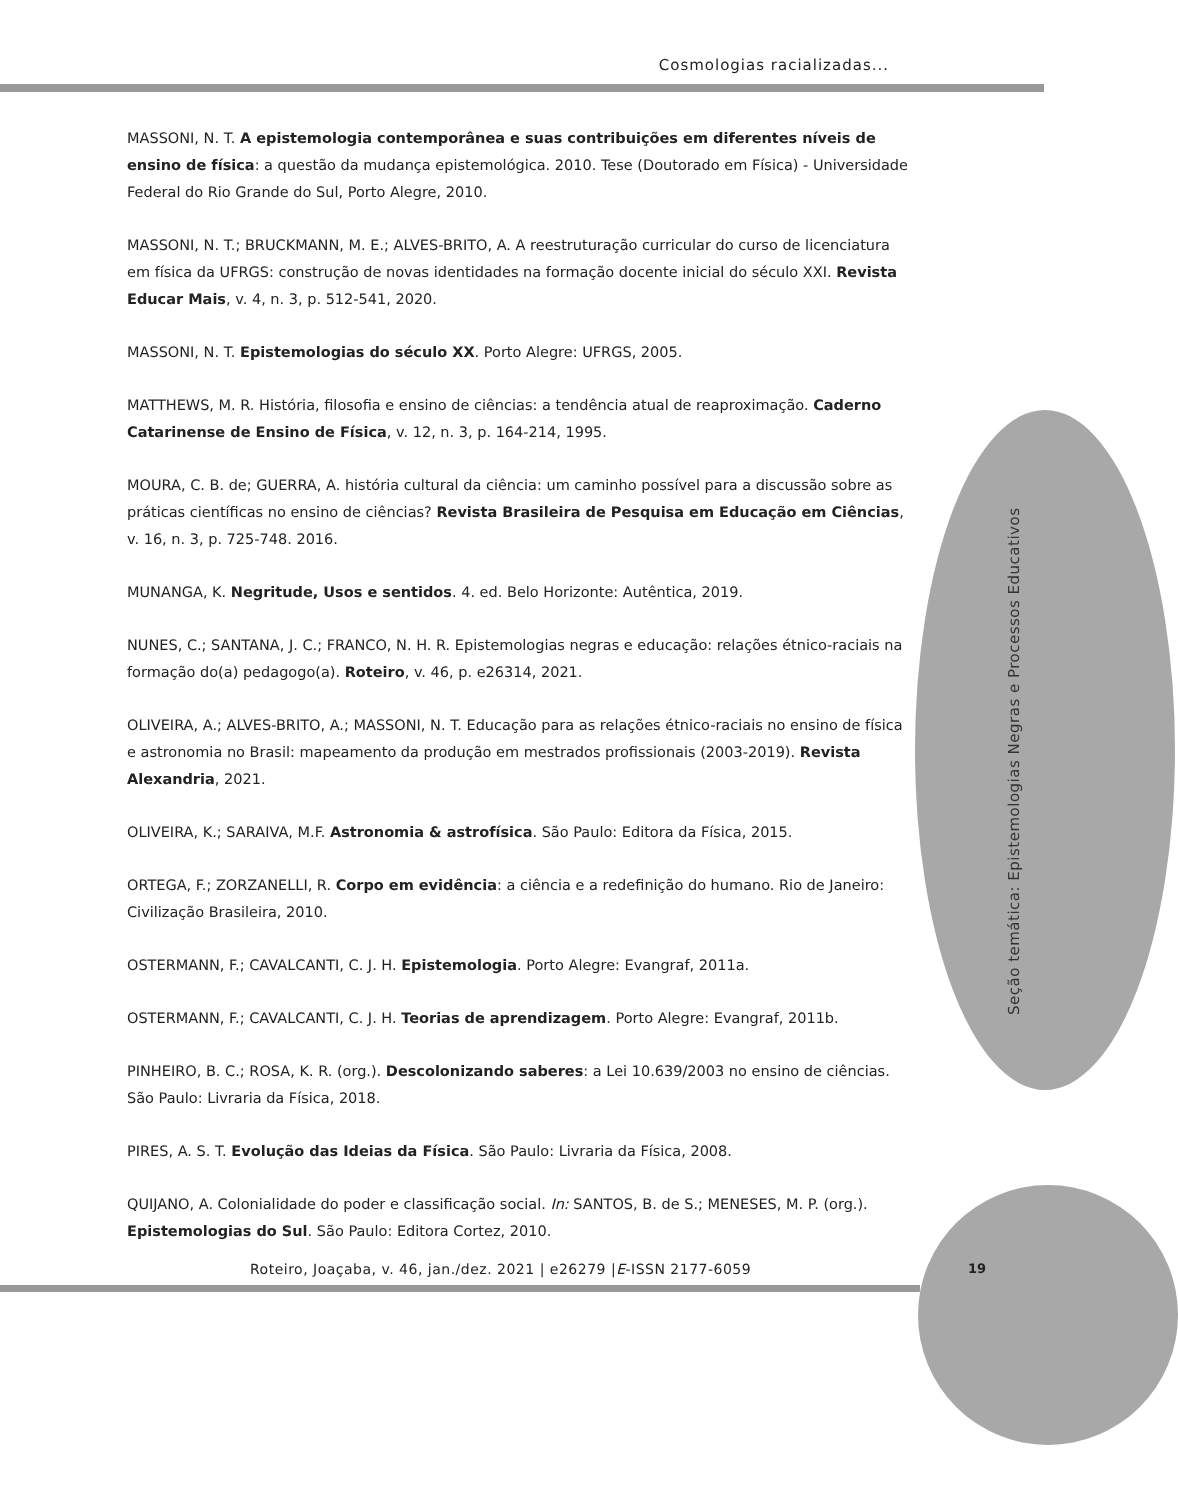Cosmologias racializadas...
Seção temática: Epistemologias Negras e Processos Educativos
MASSONI, N. T. A epistemologia contemporânea e suas contribuições em diferentes níveis de ensino de física: a questão da mudança epistemológica. 2010. Tese (Doutorado em Física) - Universidade Federal do Rio Grande do Sul, Porto Alegre, 2010.
MASSONI, N. T.; BRUCKMANN, M. E.; ALVES-BRITO, A. A reestruturação curricular do curso de licenciatura em física da UFRGS: construção de novas identidades na formação docente inicial do século XXI. Revista Educar Mais, v. 4, n. 3, p. 512-541, 2020.
MASSONI, N. T. Epistemologias do século XX. Porto Alegre: UFRGS, 2005.
MATTHEWS, M. R. História, filosofia e ensino de ciências: a tendência atual de reaproximação. Caderno Catarinense de Ensino de Física, v. 12, n. 3, p. 164-214, 1995.
MOURA, C. B. de; GUERRA, A. história cultural da ciência: um caminho possível para a discussão sobre as práticas científicas no ensino de ciências? Revista Brasileira de Pesquisa em Educação em Ciências, v. 16, n. 3, p. 725-748. 2016.
MUNANGA, K. Negritude, Usos e sentidos. 4. ed. Belo Horizonte: Autêntica, 2019.
NUNES, C.; SANTANA, J. C.; FRANCO, N. H. R. Epistemologias negras e educação: relações étnico-raciais na formação do(a) pedagogo(a). Roteiro, v. 46, p. e26314, 2021.
OLIVEIRA, A.; ALVES-BRITO, A.; MASSONI, N. T. Educação para as relações étnico-raciais no ensino de física e astronomia no Brasil: mapeamento da produção em mestrados profissionais (2003-2019). Revista Alexandria, 2021.
OLIVEIRA, K.; SARAIVA, M.F. Astronomia & astrofísica. São Paulo: Editora da Física, 2015.
ORTEGA, F.; ZORZANELLI, R. Corpo em evidência: a ciência e a redefinição do humano. Rio de Janeiro: Civilização Brasileira, 2010.
OSTERMANN, F.; CAVALCANTI, C. J. H. Epistemologia. Porto Alegre: Evangraf, 2011a.
OSTERMANN, F.; CAVALCANTI, C. J. H. Teorias de aprendizagem. Porto Alegre: Evangraf, 2011b.
PINHEIRO, B. C.; ROSA, K. R. (org.). Descolonizando saberes: a Lei 10.639/2003 no ensino de ciências. São Paulo: Livraria da Física, 2018.
PIRES, A. S. T. Evolução das Ideias da Física. São Paulo: Livraria da Física, 2008.
QUIJANO, A. Colonialidade do poder e classificação social. In: SANTOS, B. de S.; MENESES, M. P. (org.). Epistemologias do Sul. São Paulo: Editora Cortez, 2010.
Roteiro, Joaçaba, v. 46, jan./dez. 2021 | e26279 |E-ISSN 2177-6059
19